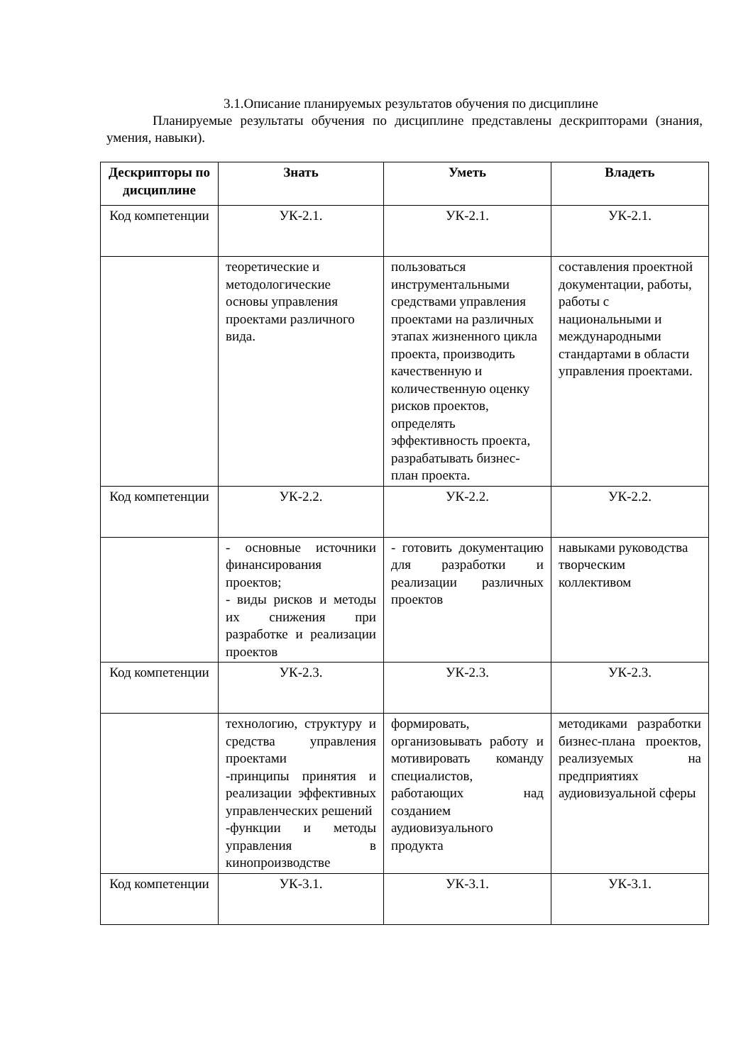3.1.Описание планируемых результатов обучения по дисциплине
Планируемые результаты обучения по дисциплине представлены дескрипторами (знания, умения, навыки).
| Дескрипторы по дисциплине | Знать | Уметь | Владеть |
| --- | --- | --- | --- |
| Код компетенции | УК-2.1. | УК-2.1. | УК-2.1. |
| | теоретические и методологические основы управления проектами различного вида. | пользоваться инструментальными средствами управления проектами на различных этапах жизненного цикла проекта, производить качественную и количественную оценку рисков проектов, определять эффективность проекта, разрабатывать бизнес-план проекта. | составления проектной документации, работы, работы с национальными и международными стандартами в области управления проектами. |
| Код компетенции | УК-2.2. | УК-2.2. | УК-2.2. |
| | - основные источники финансирования проектов; - виды рисков и методы их снижения при разработке и реализации проектов | - готовить документацию для разработки и реализации различных проектов | навыками руководства творческим коллективом |
| Код компетенции | УК-2.3. | УК-2.3. | УК-2.3. |
| | технологию, структуру и средства управления проектами -принципы принятия и реализации эффективных управленческих решений -функции и методы управления в кинопроизводстве | формировать, организовывать работу и мотивировать команду специалистов, работающих над созданием аудиовизуального продукта | методиками разработки бизнес-плана проектов, реализуемых на предприятиях аудиовизуальной сферы |
| Код компетенции | УК-3.1. | УК-3.1. | УК-3.1. |